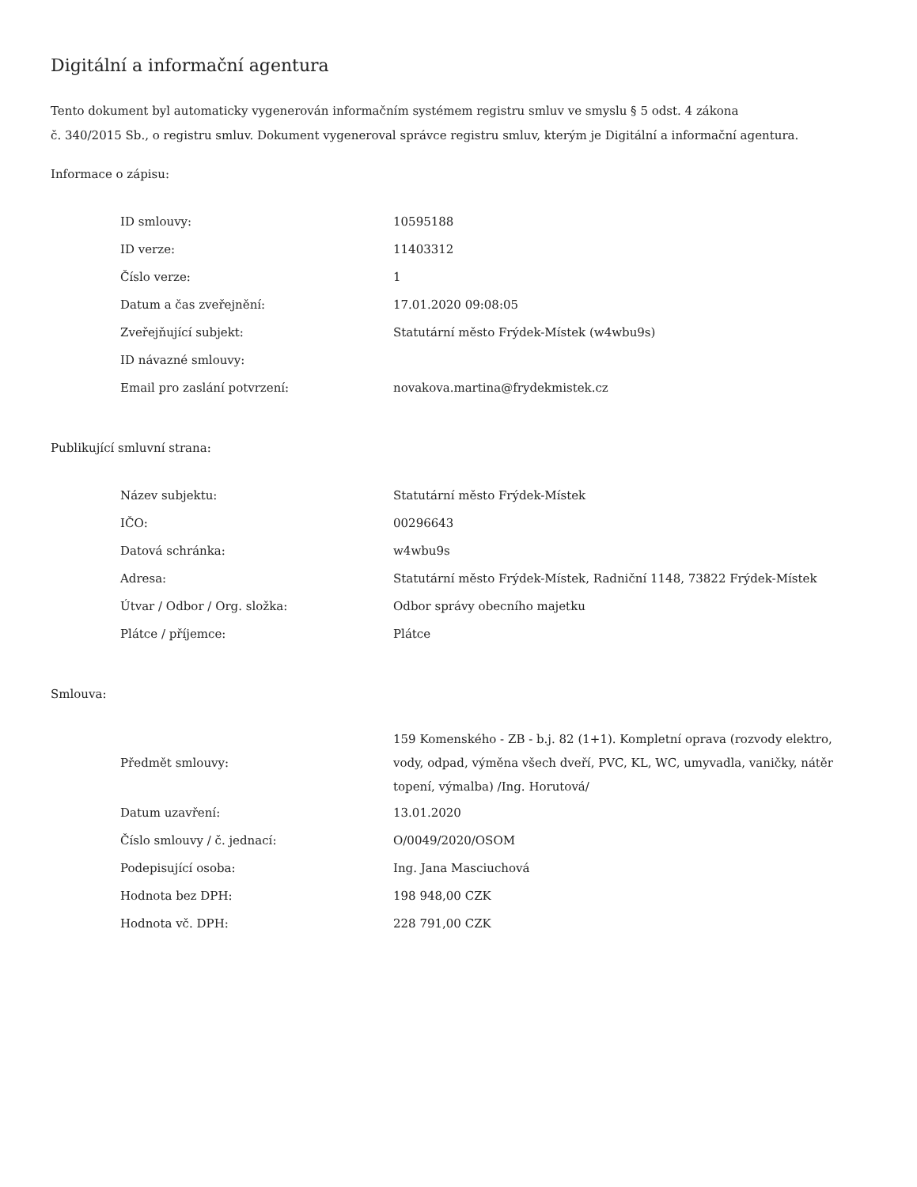Digitální a informační agentura
Tento dokument byl automaticky vygenerován informačním systémem registru smluv ve smyslu § 5 odst. 4 zákona
č. 340/2015 Sb., o registru smluv. Dokument vygeneroval správce registru smluv, kterým je Digitální a informační agentura.
Informace o zápisu:
| ID smlouvy: | 10595188 |
| ID verze: | 11403312 |
| Číslo verze: | 1 |
| Datum a čas zveřejnění: | 17.01.2020 09:08:05 |
| Zveřejňující subjekt: | Statutární město Frýdek-Místek (w4wbu9s) |
| ID návazné smlouvy: | |
| Email pro zaslání potvrzení: | novakova.martina@frydekmistek.cz |
Publikující smluvní strana:
| Název subjektu: | Statutární město Frýdek-Místek |
| IČO: | 00296643 |
| Datová schránka: | w4wbu9s |
| Adresa: | Statutární město Frýdek-Místek, Radniční 1148, 73822 Frýdek-Místek |
| Útvar / Odbor / Org. složka: | Odbor správy obecního majetku |
| Plátce / příjemce: | Plátce |
Smlouva:
| Předmět smlouvy: | 159 Komenského - ZB - b.j. 82 (1+1). Kompletní oprava (rozvody elektro, vody, odpad, výměna všech dveří, PVC, KL, WC, umyvadla, vaničky, nátěr topení, výmalba) /Ing. Horutová/ |
| Datum uzavření: | 13.01.2020 |
| Číslo smlouvy / č. jednací: | O/0049/2020/OSOM |
| Podepisující osoba: | Ing. Jana Masciuchová |
| Hodnota bez DPH: | 198 948,00 CZK |
| Hodnota vč. DPH: | 228 791,00 CZK |